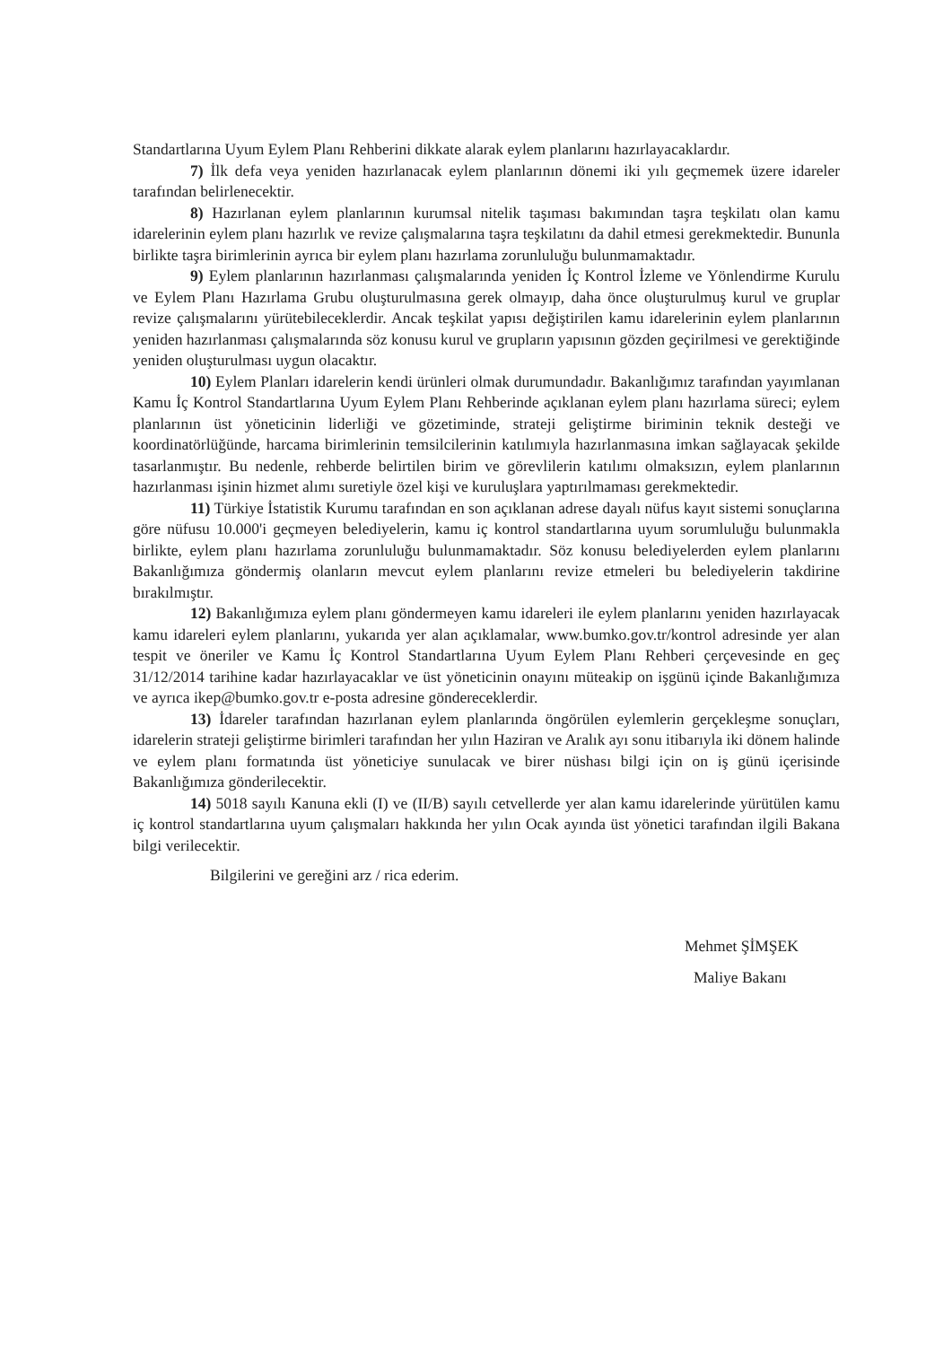Standartlarına Uyum Eylem Planı Rehberini dikkate alarak eylem planlarını hazırlayacaklardır.
7) İlk defa veya yeniden hazırlanacak eylem planlarının dönemi iki yılı geçmemek üzere idareler tarafından belirlenecektir.
8) Hazırlanan eylem planlarının kurumsal nitelik taşıması bakımından taşra teşkilatı olan kamu idarelerinin eylem planı hazırlık ve revize çalışmalarına taşra teşkilatını da dahil etmesi gerekmektedir. Bununla birlikte taşra birimlerinin ayrıca bir eylem planı hazırlama zorunluluğu bulunmamaktadır.
9) Eylem planlarının hazırlanması çalışmalarında yeniden İç Kontrol İzleme ve Yönlendirme Kurulu ve Eylem Planı Hazırlama Grubu oluşturulmasına gerek olmayıp, daha önce oluşturulmuş kurul ve gruplar revize çalışmalarını yürütebileceklerdir. Ancak teşkilat yapısı değiştirilen kamu idarelerinin eylem planlarının yeniden hazırlanması çalışmalarında söz konusu kurul ve grupların yapısının gözden geçirilmesi ve gerektiğinde yeniden oluşturulması uygun olacaktır.
10) Eylem Planları idarelerin kendi ürünleri olmak durumundadır. Bakanlığımız tarafından yayımlanan Kamu İç Kontrol Standartlarına Uyum Eylem Planı Rehberinde açıklanan eylem planı hazırlama süreci; eylem planlarının üst yöneticinin liderliği ve gözetiminde, strateji geliştirme biriminin teknik desteği ve koordinatörlüğünde, harcama birimlerinin temsilcilerinin katılımıyla hazırlanmasına imkan sağlayacak şekilde tasarlanmıştır. Bu nedenle, rehberde belirtilen birim ve görevlilerin katılımı olmaksızın, eylem planlarının hazırlanması işinin hizmet alımı suretiyle özel kişi ve kuruluşlara yaptırılmaması gerekmektedir.
11) Türkiye İstatistik Kurumu tarafından en son açıklanan adrese dayalı nüfus kayıt sistemi sonuçlarına göre nüfusu 10.000'i geçmeyen belediyelerin, kamu iç kontrol standartlarına uyum sorumluluğu bulunmakla birlikte, eylem planı hazırlama zorunluluğu bulunmamaktadır. Söz konusu belediyelerden eylem planlarını Bakanlığımıza göndermiş olanların mevcut eylem planlarını revize etmeleri bu belediyelerin takdirine bırakılmıştır.
12) Bakanlığımıza eylem planı göndermeyen kamu idareleri ile eylem planlarını yeniden hazırlayacak kamu idareleri eylem planlarını, yukarıda yer alan açıklamalar, www.bumko.gov.tr/kontrol adresinde yer alan tespit ve öneriler ve Kamu İç Kontrol Standartlarına Uyum Eylem Planı Rehberi çerçevesinde en geç 31/12/2014 tarihine kadar hazırlayacaklar ve üst yöneticinin onayını müteakip on işgünü içinde Bakanlığımıza ve ayrıca ikep@bumko.gov.tr e-posta adresine göndereceklerdir.
13) İdareler tarafından hazırlanan eylem planlarında öngörülen eylemlerin gerçekleşme sonuçları, idarelerin strateji geliştirme birimleri tarafından her yılın Haziran ve Aralık ayı sonu itibarıyla iki dönem halinde ve eylem planı formatında üst yöneticiye sunulacak ve birer nüshası bilgi için on iş günü içerisinde Bakanlığımıza gönderilecektir.
14) 5018 sayılı Kanuna ekli (I) ve (II/B) sayılı cetvellerde yer alan kamu idarelerinde yürütülen kamu iç kontrol standartlarına uyum çalışmaları hakkında her yılın Ocak ayında üst yönetici tarafından ilgili Bakana bilgi verilecektir.
Bilgilerini ve gereğini arz / rica ederim.
Mehmet ŞİMŞEK
Maliye Bakanı